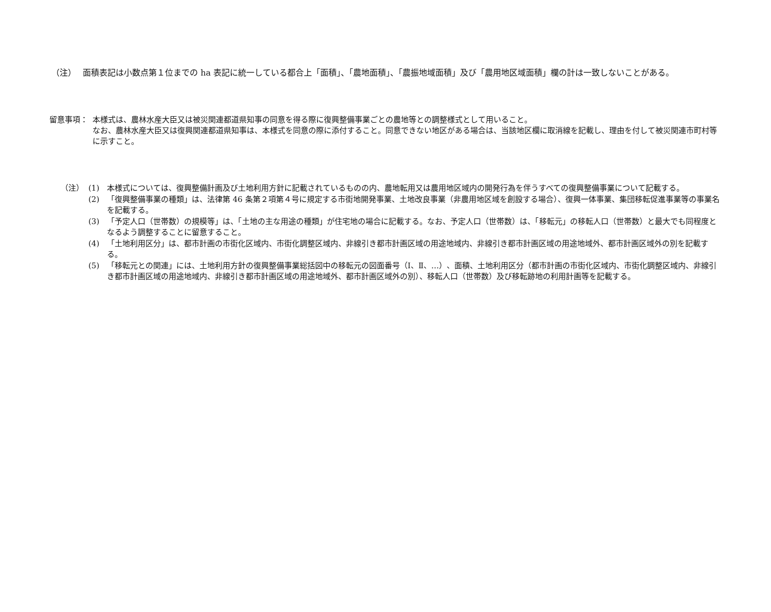（注）　 面積表記は小数点第１位までの ha 表記に統一している都合上「面積」、「農地面積」、「農振地域面積」及び「農用地区域面積」欄の計は一致しないことがある。
留意事項： 本様式は、農林水産大臣又は被災関連都道県知事の同意を得る際に復興整備事業ごとの農地等との調整様式として用いること。
なお、農林水産大臣又は復興関連都道県知事は、本様式を同意の際に添付すること。同意できない地区がある場合は、当該地区欄に取消線を記載し、理由を付して被災関連市町村等に示すこと。
（注） (1) 本様式については、復興整備計画及び土地利用方針に記載されているものの内、農地転用又は農用地区域内の開発行為を伴うすべての復興整備事業について記載する。
(2) 「復興整備事業の種類」は、法律第 46 条第２項第４号に規定する市街地開発事業、土地改良事業（非農用地区域を創設する場合）、復興一体事業、集団移転促進事業等の事業名を記載する。
(3) 「予定人口（世帯数）の規模等」は、「土地の主な用途の種類」が住宅地の場合に記載する。なお、予定人口（世帯数）は、「移転元」の移転人口（世帯数）と最大でも同程度となるよう調整することに留意すること。
(4) 「土地利用区分」は、都市計画の市街化区域内、市街化調整区域内、非線引き都市計画区域の用途地域内、非線引き都市計画区域の用途地域外、都市計画区域外の別を記載する。
(5) 「移転元との関連」には、土地利用方針の復興整備事業総括図中の移転元の図面番号（Ⅰ、Ⅱ、…）、面積、土地利用区分（都市計画の市街化区域内、市街化調整区域内、非線引き都市計画区域の用途地域内、非線引き都市計画区域の用途地域外、都市計画区域外の別）、移転人口（世帯数）及び移転跡地の利用計画等を記載する。